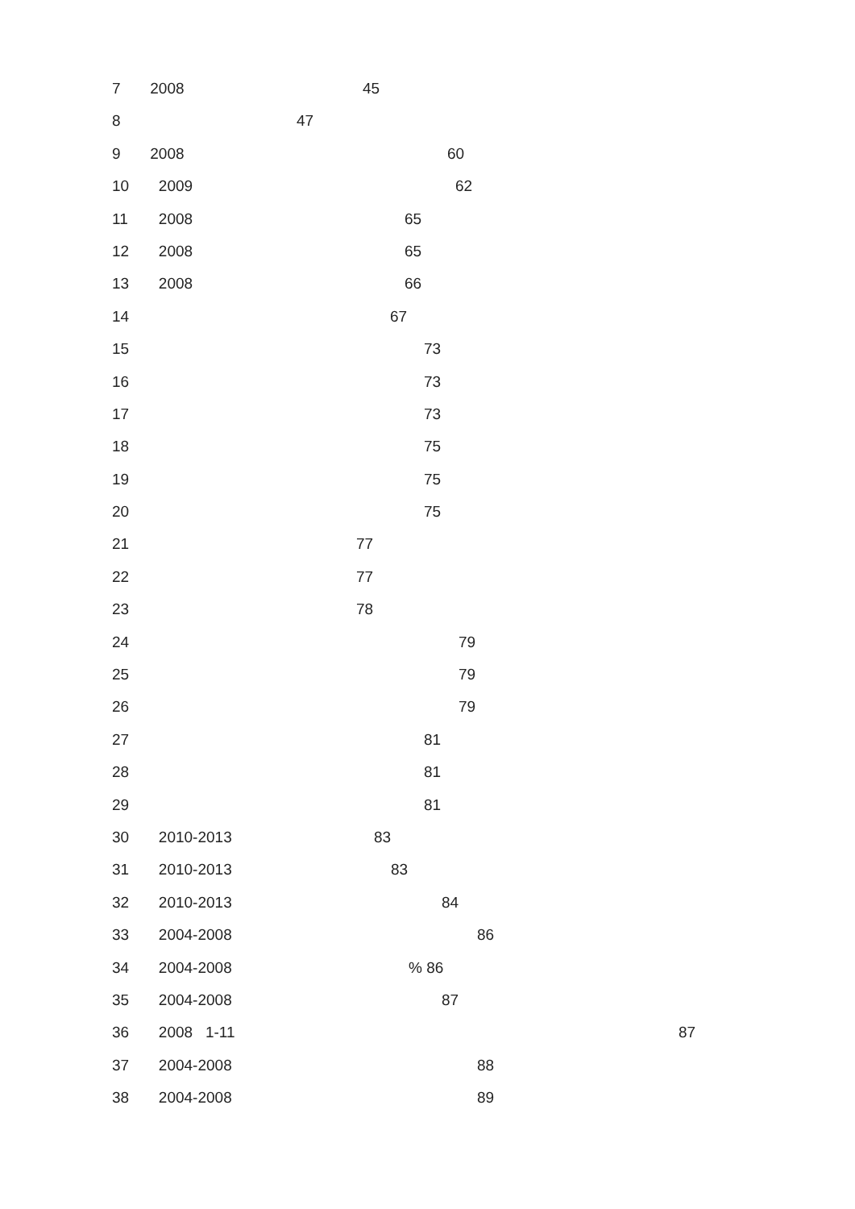7 2008 45
8 47
9 2008 60
10 2009 62
11 2008 65
12 2008 65
13 2008 66
14 67
15 73
16 73
17 73
18 75
19 75
20 75
21 77
22 77
23 78
24 79
25 79
26 79
27 81
28 81
29 81
30 2010-2013 83
31 2010-2013 83
32 2010-2013 84
33 2004-2008 86
34 2004-2008 % 86
35 2004-2008 87
36 2008 1-11 87
37 2004-2008 88
38 2004-2008 89